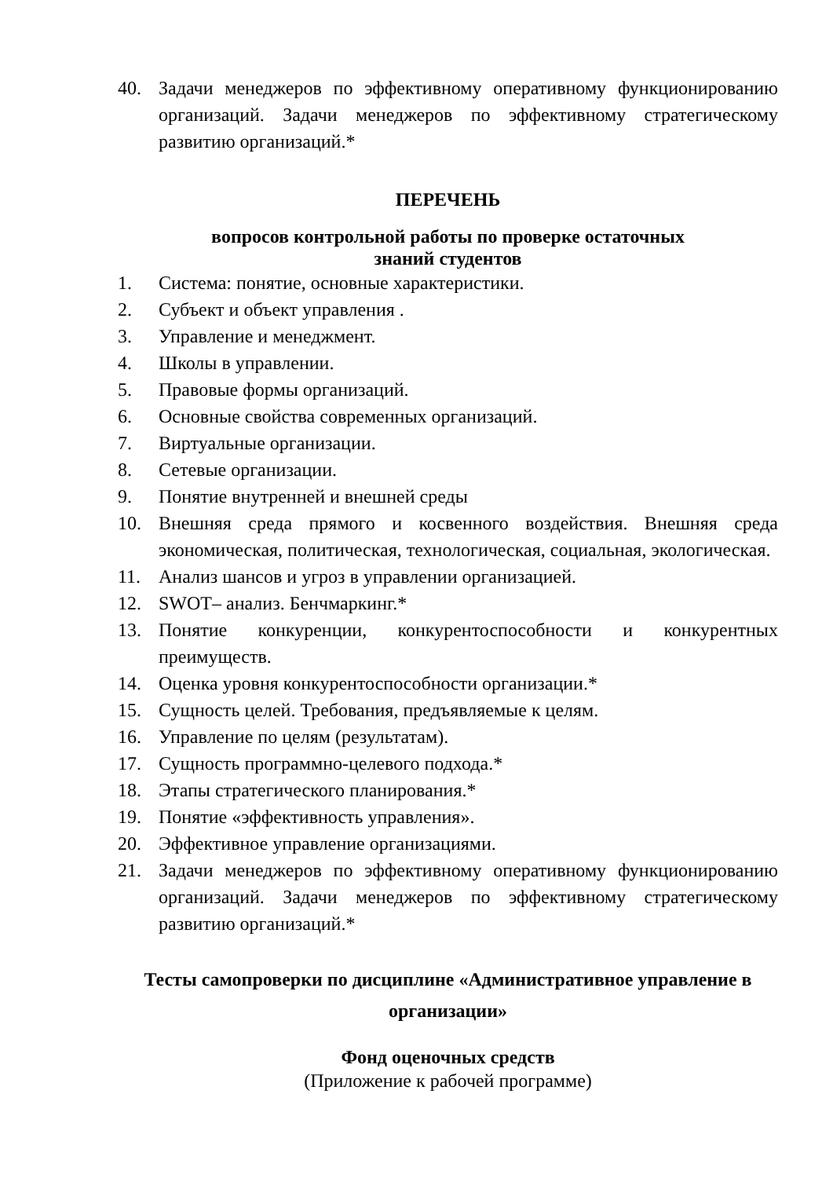40. Задачи менеджеров по эффективному оперативному функционированию организаций. Задачи менеджеров по эффективному стратегическому развитию организаций.*
ПЕРЕЧЕНЬ
вопросов контрольной работы по проверке остаточных
знаний студентов
1. Система: понятие, основные характеристики.
2. Субъект и объект управления .
3. Управление и менеджмент.
4. Школы в управлении.
5. Правовые формы организаций.
6. Основные свойства современных организаций.
7. Виртуальные организации.
8. Сетевые организации.
9. Понятие внутренней и внешней среды
10. Внешняя среда прямого и косвенного воздействия. Внешняя среда экономическая, политическая, технологическая, социальная, экологическая.
11. Анализ шансов и угроз в управлении организацией.
12. SWOT– анализ. Бенчмаркинг.*
13. Понятие конкуренции, конкурентоспособности и конкурентных преимуществ.
14. Оценка уровня конкурентоспособности организации.*
15. Сущность целей. Требования, предъявляемые к целям.
16. Управление по целям (результатам).
17. Сущность программно-целевого подхода.*
18. Этапы стратегического планирования.*
19. Понятие «эффективность управления».
20. Эффективное управление организациями.
21. Задачи менеджеров по эффективному оперативному функционированию организаций. Задачи менеджеров по эффективному стратегическому развитию организаций.*
Тесты самопроверки по дисциплине «Административное управление в организации»
Фонд оценочных средств
(Приложение к рабочей программе)